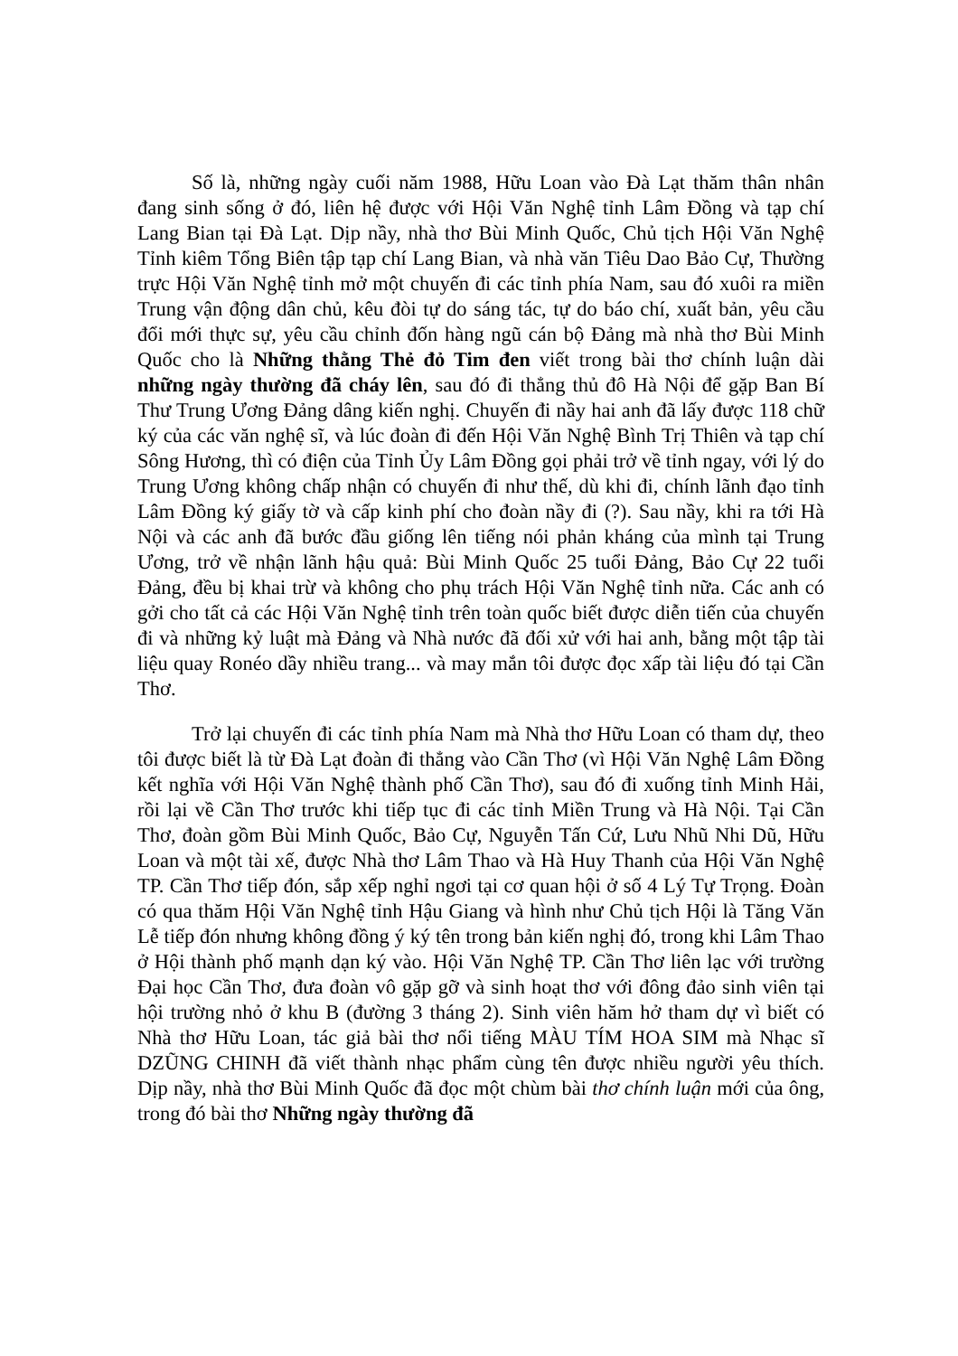Số là, những ngày cuối năm 1988, Hữu Loan vào Đà Lạt thăm thân nhân đang sinh sống ở đó, liên hệ được với Hội Văn Nghệ tỉnh Lâm Đồng và tạp chí Lang Bian tại Đà Lạt. Dịp nầy, nhà thơ Bùi Minh Quốc, Chủ tịch Hội Văn Nghệ Tỉnh kiêm Tổng Biên tập tạp chí Lang Bian, và nhà văn Tiêu Dao Bảo Cự, Thường trực Hội Văn Nghệ tỉnh mở một chuyến đi các tỉnh phía Nam, sau đó xuôi ra miền Trung vận động dân chủ, kêu đòi tự do sáng tác, tự do báo chí, xuất bản, yêu cầu đổi mới thực sự, yêu cầu chỉnh đốn hàng ngũ cán bộ Đảng mà nhà thơ Bùi Minh Quốc cho là Những thằng Thẻ đỏ Tim đen viết trong bài thơ chính luận dài những ngày thường đã cháy lên, sau đó đi thẳng thủ đô Hà Nội để gặp Ban Bí Thư Trung Ương Đảng dâng kiến nghị. Chuyến đi nầy hai anh đã lấy được 118 chữ ký của các văn nghệ sĩ, và lúc đoàn đi đến Hội Văn Nghệ Bình Trị Thiên và tạp chí Sông Hương, thì có điện của Tỉnh Ủy Lâm Đồng gọi phải trở về tỉnh ngay, với lý do Trung Ương không chấp nhận có chuyến đi như thế, dù khi đi, chính lãnh đạo tỉnh Lâm Đồng ký giấy tờ và cấp kinh phí cho đoàn nầy đi (?). Sau nầy, khi ra tới Hà Nội và các anh đã bước đầu giống lên tiếng nói phản kháng của mình tại Trung Ương, trở về nhận lãnh hậu quả: Bùi Minh Quốc 25 tuổi Đảng, Bảo Cự 22 tuổi Đảng, đều bị khai trừ và không cho phụ trách Hội Văn Nghệ tỉnh nữa. Các anh có gởi cho tất cả các Hội Văn Nghệ tỉnh trên toàn quốc biết được diễn tiến của chuyến đi và những kỷ luật mà Đảng và Nhà nước đã đối xử với hai anh, bằng một tập tài liệu quay Ronéo dầy nhiều trang... và may mắn tôi được đọc xấp tài liệu đó tại Cần Thơ.
Trở lại chuyến đi các tỉnh phía Nam mà Nhà thơ Hữu Loan có tham dự, theo tôi được biết là từ Đà Lạt đoàn đi thẳng vào Cần Thơ (vì Hội Văn Nghệ Lâm Đồng kết nghĩa với Hội Văn Nghệ thành phố Cần Thơ), sau đó đi xuống tỉnh Minh Hải, rồi lại về Cần Thơ trước khi tiếp tục đi các tỉnh Miền Trung và Hà Nội. Tại Cần Thơ, đoàn gồm Bùi Minh Quốc, Bảo Cự, Nguyễn Tấn Cứ, Lưu Nhũ Nhi Dũ, Hữu Loan và một tài xế, được Nhà thơ Lâm Thao và Hà Huy Thanh của Hội Văn Nghệ TP. Cần Thơ tiếp đón, sắp xếp nghỉ ngơi tại cơ quan hội ở số 4 Lý Tự Trọng. Đoàn có qua thăm Hội Văn Nghệ tỉnh Hậu Giang và hình như Chủ tịch Hội là Tăng Văn Lễ tiếp đón nhưng không đồng ý ký tên trong bản kiến nghị đó, trong khi Lâm Thao ở Hội thành phố mạnh dạn ký vào. Hội Văn Nghệ TP. Cần Thơ liên lạc với trường Đại học Cần Thơ, đưa đoàn vô gặp gỡ và sinh hoạt thơ với đông đảo sinh viên tại hội trường nhỏ ở khu B (đường 3 tháng 2). Sinh viên hăm hở tham dự vì biết có Nhà thơ Hữu Loan, tác giả bài thơ nổi tiếng MÀU TÍM HOA SIM mà Nhạc sĩ DZŨNG CHINH đã viết thành nhạc phẩm cùng tên được nhiều người yêu thích. Dịp nầy, nhà thơ Bùi Minh Quốc đã đọc một chùm bài thơ chính luận mới của ông, trong đó bài thơ Những ngày thường đã